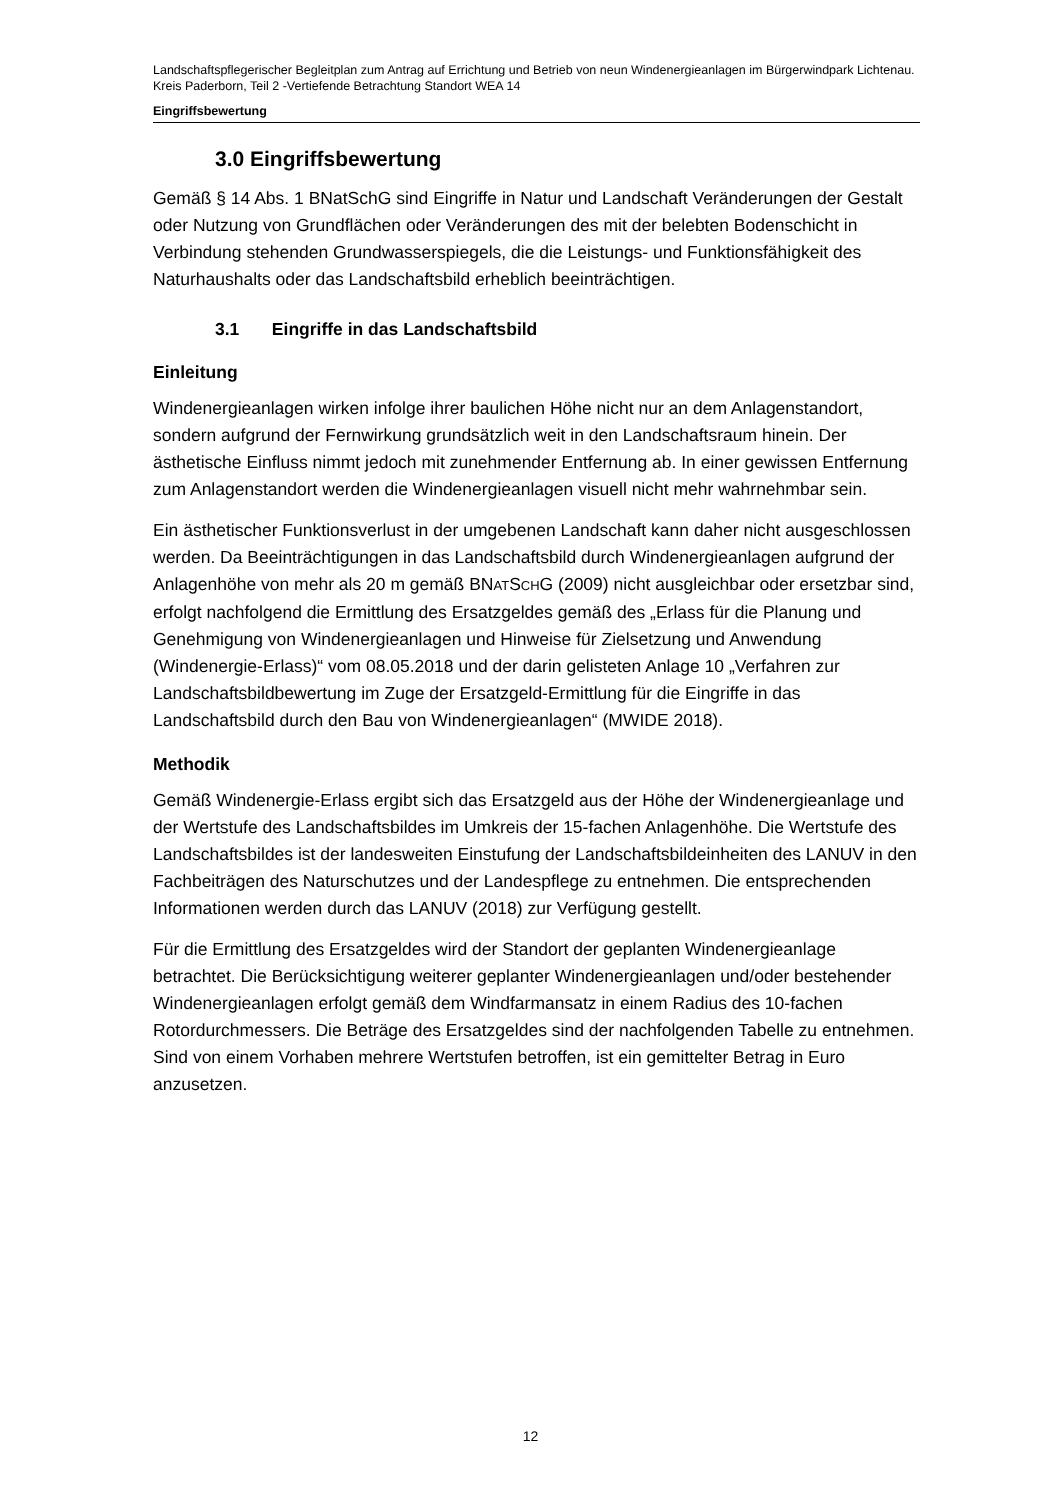Landschaftspflegerischer Begleitplan zum Antrag auf Errichtung und Betrieb von neun Windenergieanlagen im Bürgerwindpark Lichtenau. Kreis Paderborn, Teil 2 -Vertiefende Betrachtung Standort WEA 14
Eingriffsbewertung
3.0 Eingriffsbewertung
Gemäß § 14 Abs. 1 BNatSchG sind Eingriffe in Natur und Landschaft Veränderungen der Gestalt oder Nutzung von Grundflächen oder Veränderungen des mit der belebten Bodenschicht in Verbindung stehenden Grundwasserspiegels, die die Leistungs- und Funktionsfähigkeit des Naturhaushalts oder das Landschaftsbild erheblich beeinträchtigen.
3.1 Eingriffe in das Landschaftsbild
Einleitung
Windenergieanlagen wirken infolge ihrer baulichen Höhe nicht nur an dem Anlagenstandort, sondern aufgrund der Fernwirkung grundsätzlich weit in den Landschaftsraum hinein. Der ästhetische Einfluss nimmt jedoch mit zunehmender Entfernung ab. In einer gewissen Entfernung zum Anlagenstandort werden die Windenergieanlagen visuell nicht mehr wahrnehmbar sein.
Ein ästhetischer Funktionsverlust in der umgebenen Landschaft kann daher nicht ausgeschlossen werden. Da Beeinträchtigungen in das Landschaftsbild durch Windenergieanlagen aufgrund der Anlagenhöhe von mehr als 20 m gemäß BNATSCHG (2009) nicht ausgleichbar oder ersetzbar sind, erfolgt nachfolgend die Ermittlung des Ersatzgeldes gemäß des „Erlass für die Planung und Genehmigung von Windenergieanlagen und Hinweise für Zielsetzung und Anwendung (Windenergie-Erlass)“ vom 08.05.2018 und der darin gelisteten Anlage 10 „Verfahren zur Landschaftsbildbewertung im Zuge der Ersatzgeld-Ermittlung für die Eingriffe in das Landschaftsbild durch den Bau von Windenergieanlagen“ (MWIDE 2018).
Methodik
Gemäß Windenergie-Erlass ergibt sich das Ersatzgeld aus der Höhe der Windenergieanlage und der Wertstufe des Landschaftsbildes im Umkreis der 15-fachen Anlagenhöhe. Die Wertstufe des Landschaftsbildes ist der landesweiten Einstufung der Landschaftsbildeinheiten des LANUV in den Fachbeiträgen des Naturschutzes und der Landespflege zu entnehmen. Die entsprechenden Informationen werden durch das LANUV (2018) zur Verfügung gestellt.
Für die Ermittlung des Ersatzgeldes wird der Standort der geplanten Windenergieanlage betrachtet. Die Berücksichtigung weiterer geplanter Windenergieanlagen und/oder bestehender Windenergieanlagen erfolgt gemäß dem Windfarmansatz in einem Radius des 10-fachen Rotordurchmessers. Die Beträge des Ersatzgeldes sind der nachfolgenden Tabelle zu entnehmen. Sind von einem Vorhaben mehrere Wertstufen betroffen, ist ein gemittelter Betrag in Euro anzusetzen.
12